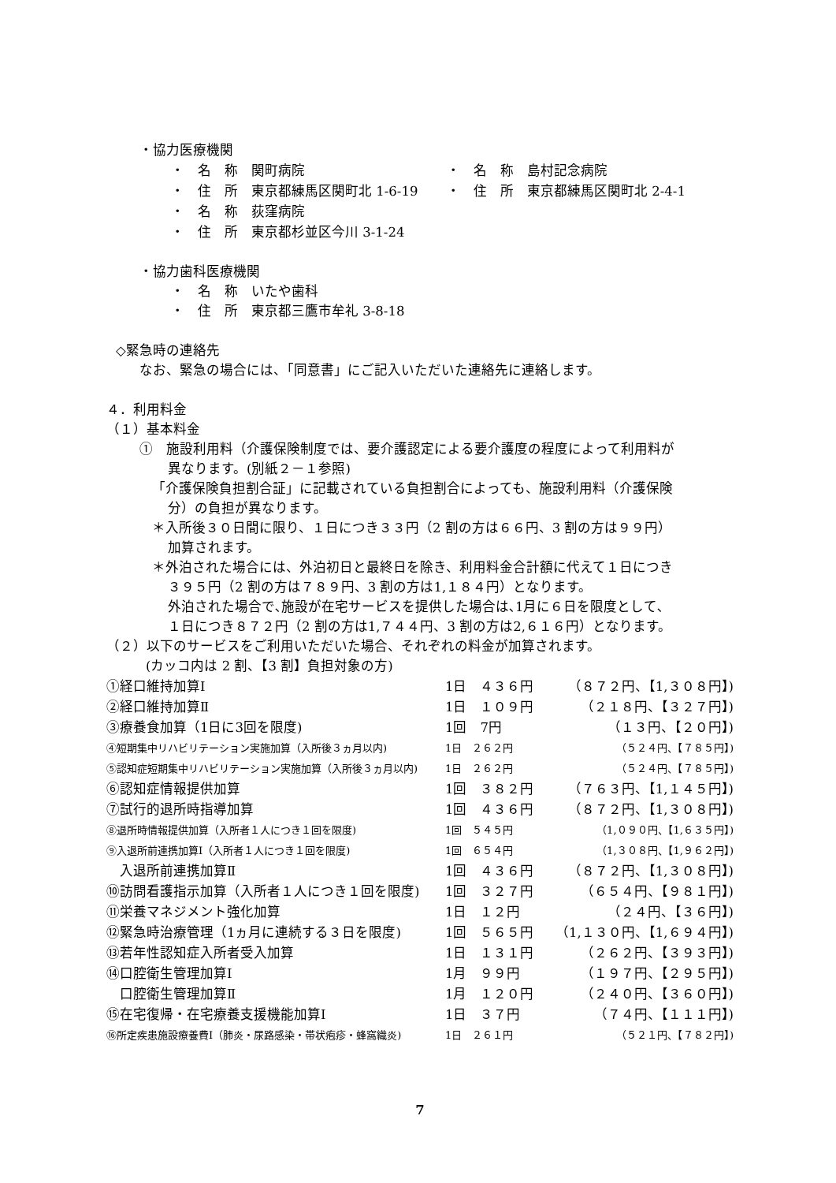・協力医療機関
| ・ 名 称 関町病院 | ・ 名 称 島村記念病院 |
| ・ 住 所 東京都練馬区関町北 1-6-19 | ・ 住 所 東京都練馬区関町北 2-4-1 |
| ・ 名 称 荻窪病院 | |
| ・ 住 所 東京都杉並区今川 3-1-24 | |
・協力歯科医療機関
・　名　称　いたや歯科
・　住　所　東京都三鷹市牟礼 3-8-18
◇緊急時の連絡先
なお、緊急の場合には、「同意書」にご記入いただいた連絡先に連絡します。
４．利用料金
（１）基本料金
①　施設利用料（介護保険制度では、要介護認定による要介護度の程度によって利用料が
異なります。(別紙２－１参照)
「介護保険負担割合証」に記載されている負担割合によっても、施設利用料（介護保険
分）の負担が異なります。
＊入所後３０日間に限り、１日につき３３円（2 割の方は６６円、3 割の方は９９円）
加算されます。
＊外泊された場合には、外泊初日と最終日を除き、利用料金合計額に代えて１日につき
３９５円（2 割の方は７８９円、3 割の方は1,１８４円）となります。
外泊された場合で､施設が在宅サービスを提供した場合は､1月に６日を限度として､
１日につき８７２円（2 割の方は1,７４４円、3 割の方は2,６１６円）となります。
（２）以下のサービスをご利用いただいた場合、それぞれの料金が加算されます。
(カッコ内は 2 割、【3 割】負担対象の方)
| ①経口維持加算Ⅰ | 1日 ４３６円 | （８７２円、【1,３０８円】) |
| ②経口維持加算Ⅱ | 1日 １０９円 | （２１８円、【３２７円】) |
| ③療養食加算（1日に3回を限度) | 1回 7円 | （１３円、【２０円】) |
| ④短期集中リハビリテーション実施加算（入所後３ヵ月以内) | 1日 ２６２円 | （５２４円、【７８５円】) |
| ⑤認知症短期集中リハビリテーション実施加算（入所後３ヵ月以内) | 1日 ２６２円 | （５２４円、【７８５円】) |
| ⑥認知症情報提供加算 | 1回 ３８２円 | （７６３円、【1,１４５円】) |
| ⑦試行的退所時指導加算 | 1回 ４３６円 | （８７２円、【1,３０８円】) |
| ⑧退所時情報提供加算（入所者１人につき１回を限度) | 1回 ５４５円 | （1,０９０円、【1,６３５円】) |
| ⑨入退所前連携加算Ⅰ（入所者１人につき１回を限度) | 1回 ６５４円 | （1,３０８円、【1,９６２円】) |
| 入退所前連携加算Ⅱ | 1回 ４３６円 | （８７２円、【1,３０８円】) |
| ⑩訪問看護指示加算（入所者１人につき１回を限度) | 1回 ３２７円 | （６５４円、【９８１円】) |
| ⑪栄養マネジメント強化加算 | 1日 １２円 | （２４円、【３６円】) |
| ⑫緊急時治療管理（1ヵ月に連続する３日を限度) | 1回 ５６５円 | （1,１３０円、【1,６９４円】) |
| ⑬若年性認知症入所者受入加算 | 1日 １３１円 | （２６２円、【３９３円】) |
| ⑭口腔衛生管理加算Ⅰ | 1月 ９９円 | （１９７円、【２９５円】) |
| 口腔衛生管理加算Ⅱ | 1月 １２０円 | （２４０円、【３６０円】) |
| ⑮在宅復帰・在宅療養支援機能加算Ⅰ | 1日 ３７円 | （７４円、【１１１円】) |
| ⑯所定疾患施設療養費Ⅰ（肺炎・尿路感染・帯状疱疹・蜂窩織炎) | 1日 ２６１円 | （５２１円、【７８２円】) |
7